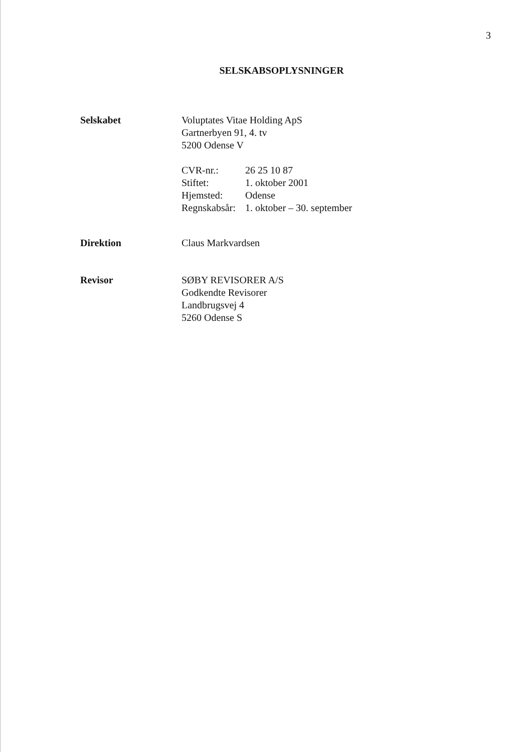3
SELSKABSOPLYSNINGER
Selskabet Voluptates Vitae Holding ApS
Gartnerbyen 91, 4. tv
5200 Odense V
CVR-nr.: 26 25 10 87 Stiftet: 1. oktober 2001 Hjemsted: Odense Regnskabsår: 1. oktober – 30. september
Direktion Claus Markvardsen
Revisor SØBY REVISORER A/S
Godkendte Revisorer
Landbrugsvej 4
5260 Odense S